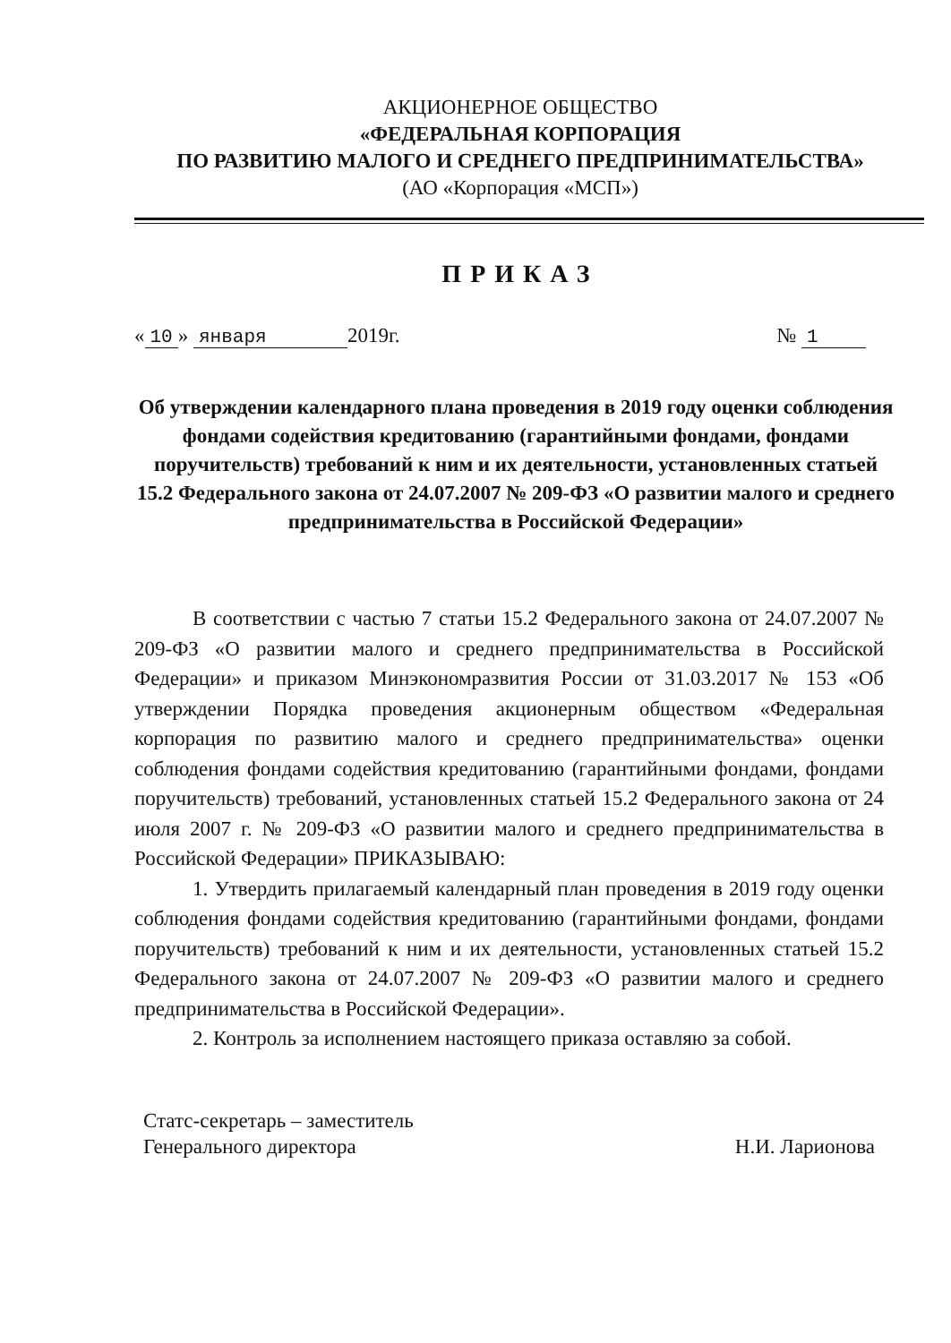АКЦИОНЕРНОЕ ОБЩЕСТВО
«ФЕДЕРАЛЬНАЯ КОРПОРАЦИЯ
ПО РАЗВИТИЮ МАЛОГО И СРЕДНЕГО ПРЕДПРИНИМАТЕЛЬСТВА»
(АО «Корпорация «МСП»)
ПРИКАЗ
« 10 » января 2019г. № 1
Об утверждении календарного плана проведения в 2019 году оценки соблюдения фондами содействия кредитованию (гарантийными фондами, фондами поручительств) требований к ним и их деятельности, установленных статьей 15.2 Федерального закона от 24.07.2007 № 209-ФЗ «О развитии малого и среднего предпринимательства в Российской Федерации»
В соответствии с частью 7 статьи 15.2 Федерального закона от 24.07.2007 № 209-ФЗ «О развитии малого и среднего предпринимательства в Российской Федерации» и приказом Минэкономразвития России от 31.03.2017 № 153 «Об утверждении Порядка проведения акционерным обществом «Федеральная корпорация по развитию малого и среднего предпринимательства» оценки соблюдения фондами содействия кредитованию (гарантийными фондами, фондами поручительств) требований, установленных статьей 15.2 Федерального закона от 24 июля 2007 г. № 209-ФЗ «О развитии малого и среднего предпринимательства в Российской Федерации» ПРИКАЗЫВАЮ:
1. Утвердить прилагаемый календарный план проведения в 2019 году оценки соблюдения фондами содействия кредитованию (гарантийными фондами, фондами поручительств) требований к ним и их деятельности, установленных статьей 15.2 Федерального закона от 24.07.2007 № 209-ФЗ «О развитии малого и среднего предпринимательства в Российской Федерации».
2. Контроль за исполнением настоящего приказа оставляю за собой.
Статс-секретарь – заместитель
Генерального директора Н.И. Ларионова